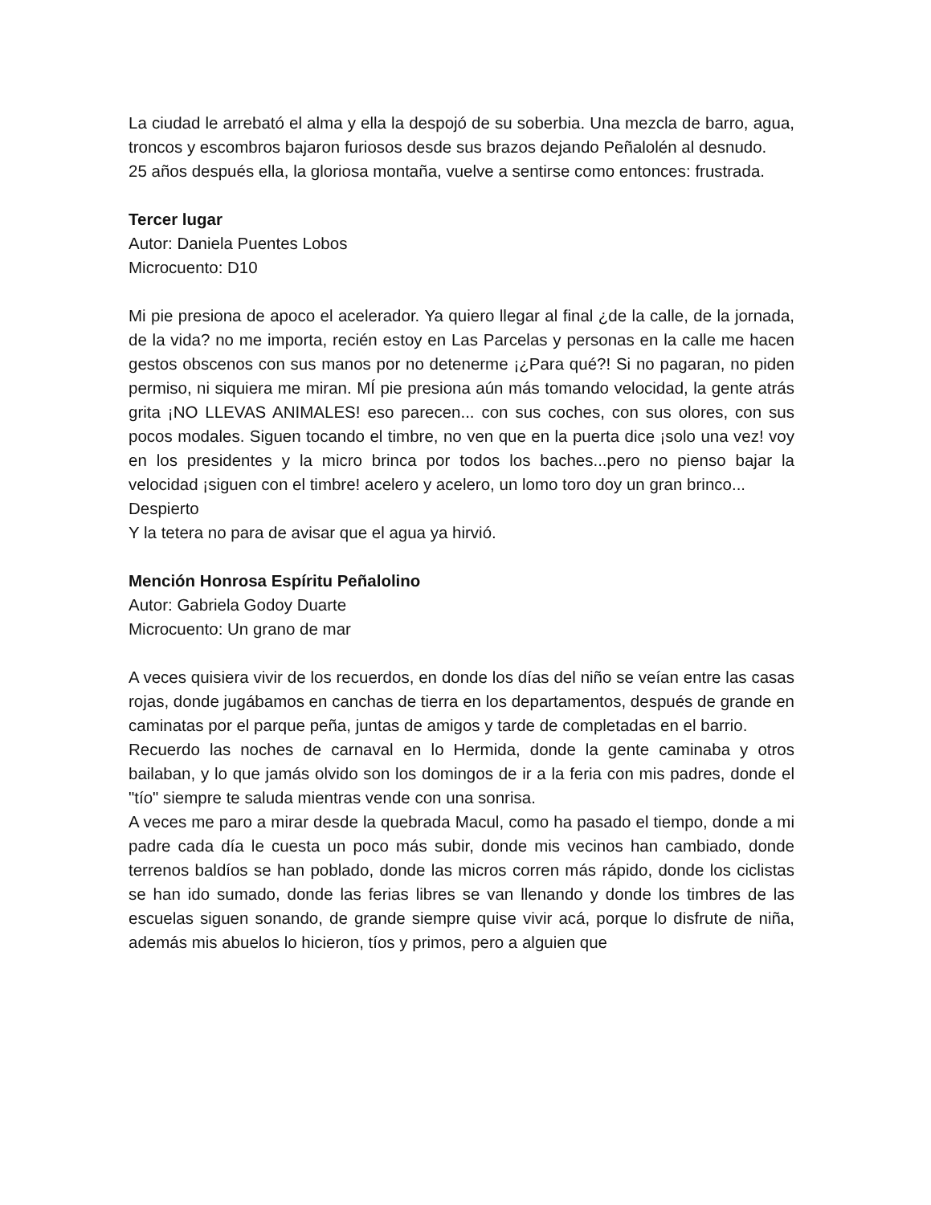La ciudad le arrebató el alma y ella la despojó de su soberbia. Una mezcla de barro, agua, troncos y escombros bajaron furiosos desde sus brazos dejando Peñalolén al desnudo.
25 años después ella, la gloriosa montaña, vuelve a sentirse como entonces: frustrada.
Tercer lugar
Autor: Daniela Puentes Lobos
Microcuento: D10
Mi pie presiona de apoco el acelerador. Ya quiero llegar al final ¿de la calle, de la jornada, de la vida? no me importa, recién estoy en Las Parcelas y personas en la calle me hacen gestos obscenos con sus manos por no detenerme ¡¿Para qué?! Si no pagaran, no piden permiso, ni siquiera me miran. MÍ pie presiona aún más tomando velocidad, la gente atrás grita ¡NO LLEVAS ANIMALES! eso parecen... con sus coches, con sus olores, con sus pocos modales. Siguen tocando el timbre, no ven que en la puerta dice ¡solo una vez! voy en los presidentes y la micro brinca por todos los baches...pero no pienso bajar la velocidad ¡siguen con el timbre! acelero y acelero, un lomo toro doy un gran brinco...
Despierto
Y la tetera no para de avisar que el agua ya hirvió.
Mención Honrosa Espíritu Peñalolino
Autor: Gabriela Godoy Duarte
Microcuento: Un grano de mar
A veces quisiera vivir de los recuerdos, en donde los días del niño se veían entre las casas rojas, donde jugábamos en canchas de tierra en los departamentos, después de grande en caminatas por el parque peña, juntas de amigos y tarde de completadas en el barrio.
Recuerdo las noches de carnaval en lo Hermida, donde la gente caminaba y otros bailaban, y lo que jamás olvido son los domingos de ir a la feria con mis padres, donde el "tío" siempre te saluda mientras vende con una sonrisa.
A veces me paro a mirar desde la quebrada Macul, como ha pasado el tiempo, donde a mi padre cada día le cuesta un poco más subir, donde mis vecinos han cambiado, donde terrenos baldíos se han poblado, donde las micros corren más rápido, donde los ciclistas se han ido sumado, donde las ferias libres se van llenando y donde los timbres de las escuelas siguen sonando, de grande siempre quise vivir acá, porque lo disfrute de niña, además mis abuelos lo hicieron, tíos y primos, pero a alguien que